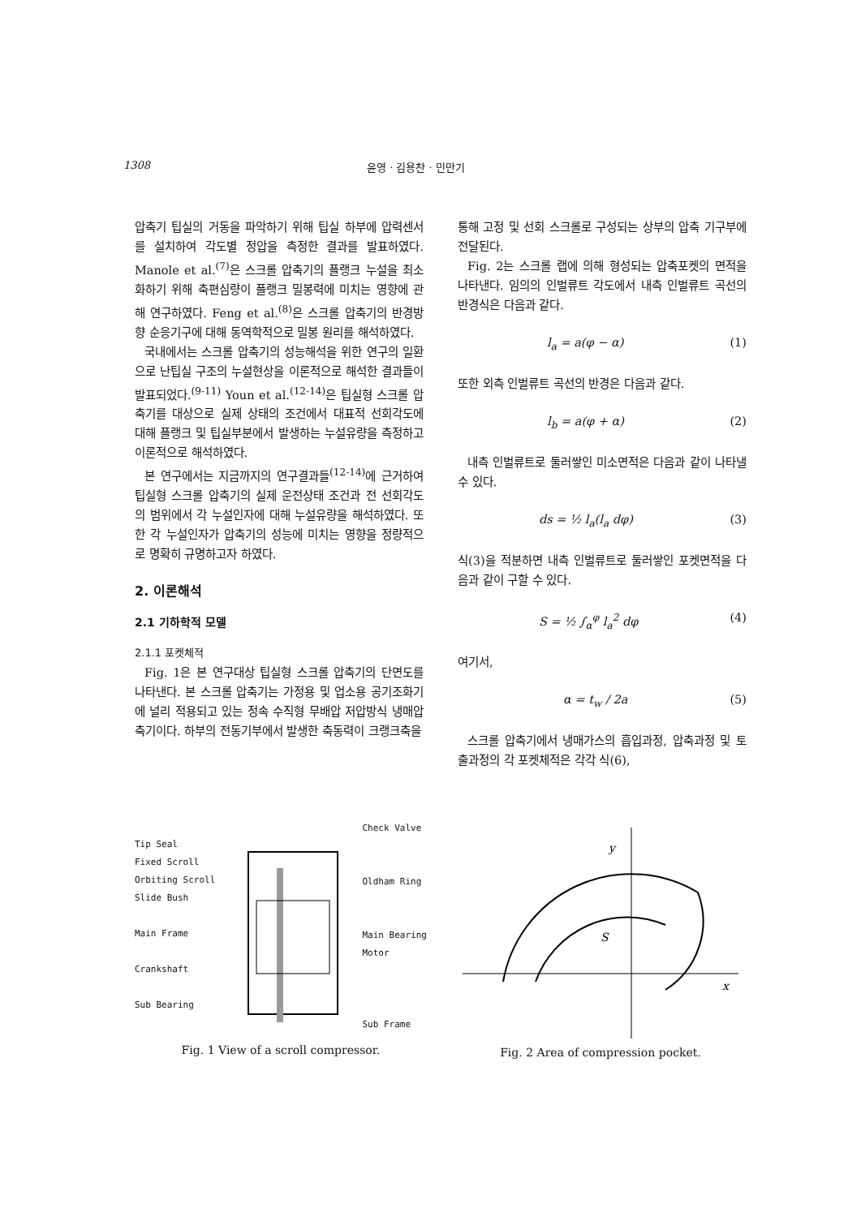1308 윤영 · 김용찬 · 민만기
압축기 팁실의 거동을 파악하기 위해 팁실 하부에 압력센서를 설치하여 각도별 정압을 측정한 결과를 발표하였다. Manole et al.<sup>(7)</sup>은 스크롤 압축기의 플랭크 누설을 최소화하기 위해 축편심량이 플랭크 밀봉력에 미치는 영향에 관해 연구하였다. Feng et al.<sup>(8)</sup>은 스크롤 압축기의 반경방향 순응기구에 대해 동역학적으로 밀봉 원리를 해석하였다.
국내에서는 스크롤 압축기의 성능해석을 위한 연구의 일환으로 난팁실 구조의 누설현상을 이론적으로 해석한 결과들이 발표되었다.<sup>(9-11)</sup> Youn et al.<sup>(12-14)</sup>은 팁실형 스크롤 압축기를 대상으로 실제 상태의 조건에서 대표적 선회각도에 대해 플랭크 및 팁실부분에서 발생하는 누설유량을 측정하고 이론적으로 해석하였다.
본 연구에서는 지금까지의 연구결과들<sup>(12-14)</sup>에 근거하여 팁실형 스크롤 압축기의 실제 운전상태 조건과 전 선회각도의 범위에서 각 누설인자에 대해 누설유량을 해석하였다. 또한 각 누설인자가 압축기의 성능에 미치는 영향을 정량적으로 명확히 규명하고자 하였다.
2. 이론해석
2.1 기하학적 모델
2.1.1 포켓체적
Fig. 1은 본 연구대상 팁실형 스크롤 압축기의 단면도를 나타낸다. 본 스크롤 압축기는 가정용 및 업소용 공기조화기에 널리 적용되고 있는 정속 수직형 무배압 저압방식 냉매압축기이다. 하부의 전동기부에서 발생한 축동력이 크랭크축을
통해 고정 및 선회 스크롤로 구성되는 상부의 압축 기구부에 전달된다.
Fig. 2는 스크롤 랩에 의해 형성되는 압축포켓의 면적을 나타낸다. 임의의 인벌류트 각도에서 내측 인벌류트 곡선의 반경식은 다음과 같다.
l<sub>a</sub> = a(φ − α) (1)
또한 외측 인벌류트 곡선의 반경은 다음과 같다.
l<sub>b</sub> = a(φ + α) (2)
내측 인벌류트로 둘러쌓인 미소면적은 다음과 같이 나타낼 수 있다.
ds = ½ l<sub>a</sub>(l<sub>a</sub> dφ) (3)
식(3)을 적분하면 내측 인벌류트로 둘러쌓인 포켓면적을 다음과 같이 구할 수 있다.
S = ½ ∫<sub>α</sub><sup>φ</sup> l<sub>a</sub><sup>2</sup> dφ (4)
여기서,
α = t<sub>w</sub> / 2a (5)
스크롤 압축기에서 냉매가스의 흡입과정, 압축과정 및 토출과정의 각 포켓체적은 각각 식(6),
Tip Seal
Fixed Scroll
Orbiting Scroll
Slide Bush
Main Frame
Crankshaft
Sub Bearing
Check Valve
Oldham Ring
Main Bearing
Motor
Sub Frame
Fig. 1 View of a scroll compressor.
y
x
S
Fig. 2 Area of compression pocket.